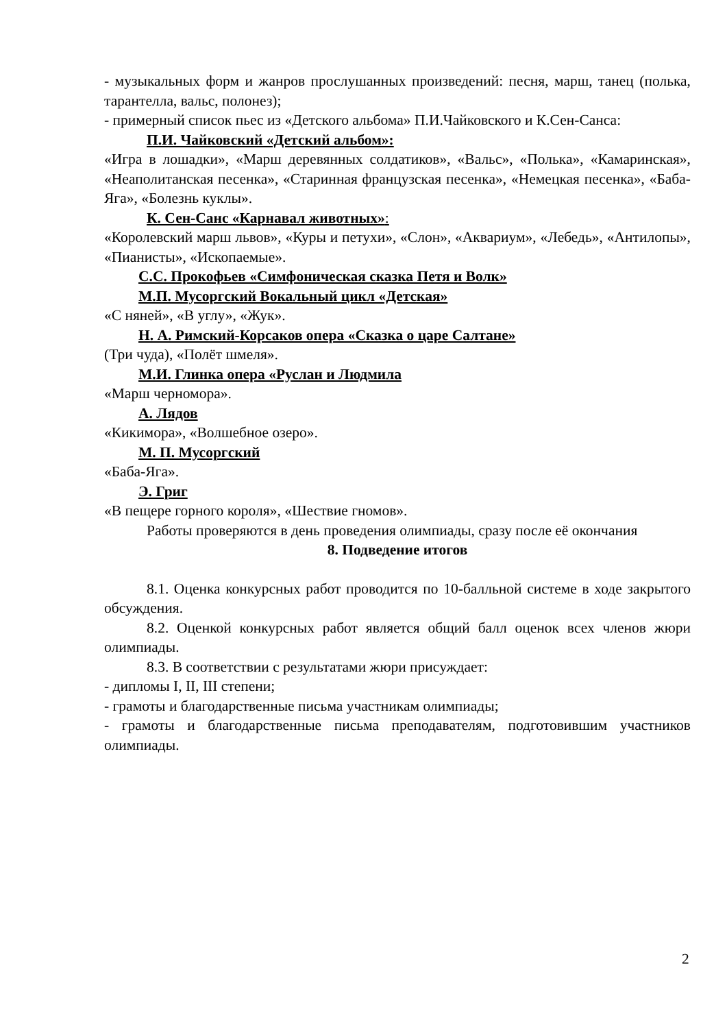- музыкальных форм и жанров прослушанных произведений: песня, марш, танец (полька, тарантелла, вальс, полонез);
- примерный список пьес из «Детского альбома» П.И.Чайковского и К.Сен-Санса:
П.И. Чайковский «Детский альбом»:
«Игра в лошадки», «Марш деревянных солдатиков», «Вальс», «Полька», «Камаринская», «Неаполитанская песенка», «Старинная французская песенка», «Немецкая песенка», «Баба-Яга», «Болезнь куклы».
К. Сен-Санс «Карнавал животных»:
«Королевский марш львов», «Куры и петухи», «Слон», «Аквариум», «Лебедь», «Антилопы», «Пианисты», «Ископаемые».
С.С. Прокофьев «Симфоническая сказка Петя и Волк»
М.П. Мусоргский Вокальный цикл «Детская»
«С няней», «В углу», «Жук».
Н. А. Римский-Корсаков опера «Сказка о царе Салтане»
(Три чуда), «Полёт шмеля».
М.И. Глинка опера «Руслан и Людмила
«Марш черномора».
А. Лядов
«Кикимора», «Волшебное озеро».
М. П. Мусоргский
«Баба-Яга».
Э. Григ
«В пещере горного короля», «Шествие гномов».
Работы проверяются в день проведения олимпиады, сразу после её окончания
8. Подведение итогов
8.1. Оценка конкурсных работ проводится по 10-балльной системе в ходе закрытого обсуждения.
8.2. Оценкой конкурсных работ является общий балл оценок всех членов жюри олимпиады.
8.3. В соответствии с результатами жюри присуждает:
- дипломы I, II, III степени;
- грамоты и благодарственные письма участникам олимпиады;
- грамоты и благодарственные письма преподавателям, подготовившим участников олимпиады.
2